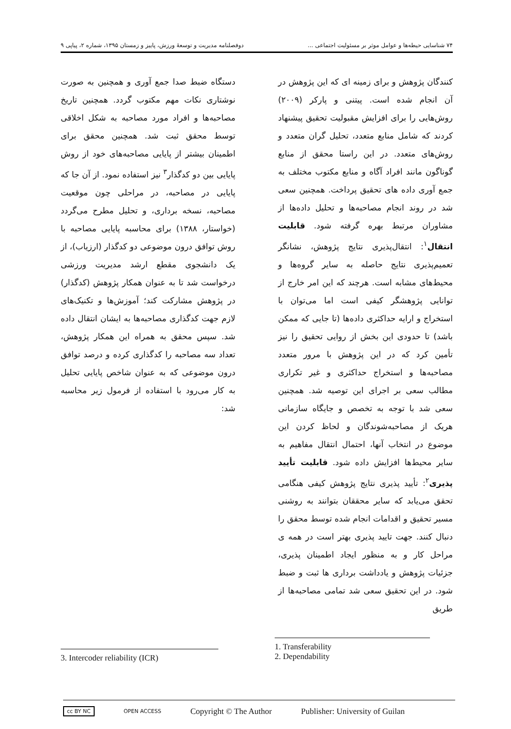٧۴ شناسایی حیطه‌ها و عوامل موثر بر مسئولیت اجتماعی ... دوفصلنامه مدیریت و توسعهٔ ورزش، پاییز و زمستان ۱۳۹۵، شماره ۲، پیاپی ۹
کنندگان پژوهش و برای زمینه ای که این پژوهش در آن انجام شده است. پیتنی و پارکر (۲۰۰۹) روش‌هایی را برای افزایش مقبولیت تحقیق پیشنهاد کردند که شامل منابع متعدد، تحلیل گران متعدد و روش‌های متعدد. در این راستا محقق از منابع گوناگون مانند افراد آگاه و منابع مکتوب مختلف به جمع آوری داده های تحقیق پرداخت. همچنین سعی شد در روند انجام مصاحبه‌ها و تحلیل داده‌ها از مشاوران مرتبط بهره گرفته شود. قابلیت انتقال<sup>۱</sup>: انتقال‌پذیری نتایج پژوهش، نشانگر تعمیم‌پذیری نتایج حاصله به سایر گروه‌ها و محیط‌های مشابه است. هرچند که این امر خارج از توانایی پژوهشگر کیفی است اما می‌توان با استخراج و ارایه حداکثری داده‌ها (تا جایی که ممکن باشد) تا حدودی این بخش از روایی تحقیق را نیز تأمین کرد که در این پژوهش با مرور متعدد مصاحبه‌ها و استخراج حداکثری و غیر تکراری مطالب سعی بر اجرای این توصیه شد. همچنین سعی شد با توجه به تخصص و جایگاه سازمانی هریک از مصاحبه‌شوندگان و لحاظ کردن این موضوع در انتخاب آنها، احتمال انتقال مفاهیم به سایر محیط‌ها افزایش داده شود. قابلیت تأیید پذیری<sup>۲</sup>: تأیید پذیری نتایج پژوهش کیفی هنگامی تحقق می‌یابد که سایر محققان بتوانند به روشنی مسیر تحقیق و اقدامات انجام شده توسط محقق را دنبال کنند. جهت تایید پذیری بهتر است در همه ی مراحل کار و به منظور ایجاد اطمینان پذیری، جزئیات پژوهش و یادداشت برداری ها ثبت و ضبط شود. در این تحقیق سعی شد تمامی مصاحبه‌ها از طریق
دستگاه ضبط صدا جمع آوری و همچنین به صورت نوشتاری نکات مهم مکتوب گردد. همچنین تاریخ مصاحبه‌ها و افراد مورد مصاحبه به شکل اخلاقی توسط محقق ثبت شد. همچنین محقق برای اطمینان بیشتر از پایایی مصاحبه‌های خود از روش پایایی بین دو کدگذار<sup>۳</sup> نیز استفاده نمود. از آن جا که پایایی در مصاحبه، در مراحلی چون موقعیت مصاحبه، نسخه برداری، و تحلیل مطرح می‌گردد (خواستار، ۱۳۸۸) برای محاسبه پایایی مصاحبه با روش توافق درون موضوعی دو کدگذار (ارزیاب)، از یک دانشجوی مقطع ارشد مدیریت ورزشی درخواست شد تا به عنوان همکار پژوهش (کدگذار) در پژوهش مشارکت کند؛ آموزش‌ها و تکنیک‌های لازم جهت کدگذاری مصاحبه‌ها به ایشان انتقال داده شد. سپس محقق به همراه این همکار پژوهش، تعداد سه مصاحبه را کدگذاری کرده و درصد توافق درون موضوعی که به عنوان شاخص پایایی تحلیل به کار می‌رود با استفاده از فرمول زیر محاسبه شد:
1. Transferability
2. Dependability
3. Intercoder reliability (ICR)
cc BY NC OPEN ACCESS Copyright © The Author Publisher: University of Guilan